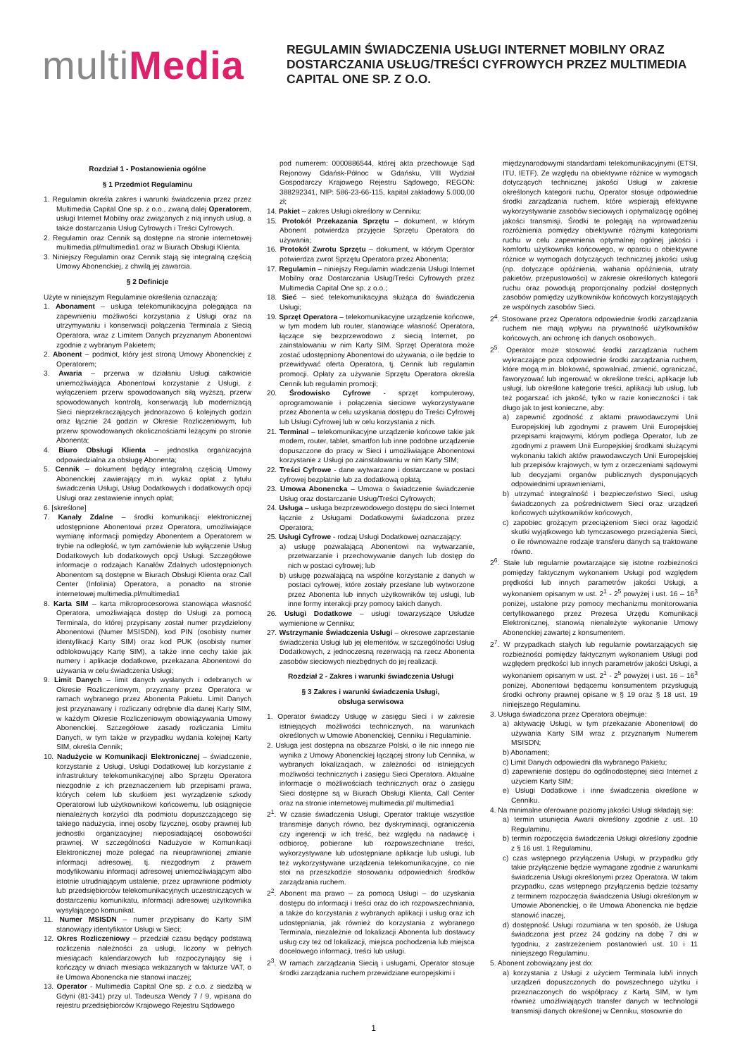multiMedia
REGULAMIN ŚWIADCZENIA USŁUGI INTERNET MOBILNY ORAZ DOSTARCZANIA USŁUG/TREŚCI CYFROWYCH PRZEZ MULTIMEDIA CAPITAL ONE SP. Z O.O.
Rozdział 1 - Postanowienia ogólne
§ 1 Przedmiot Regulaminu
1. Regulamin określa zakres i warunki świadczenia przez przez Multimedia Capital One sp. z o.o., zwaną dalej Operatorem, usługi Internet Mobilny oraz związanych z nią innych usług, a także dostarczania Usług Cyfrowych i Treści Cyfrowych.
2. Regulamin oraz Cennik są dostępne na stronie internetowej multimedia.pl/multimedia1 oraz w Biurach Obsługi Klienta.
3. Niniejszy Regulamin oraz Cennik stają się integralną częścią Umowy Abonenckiej, z chwilą jej zawarcia.
§ 2 Definicje
Użyte w niniejszym Regulaminie określenia oznaczają:
1. Abonament – usługa telekomunikacyjna polegająca na zapewnieniu możliwości korzystania z Usługi oraz na utrzymywaniu i konserwacji połączenia Terminala z Siecią Operatora, wraz z Limitem Danych przyznanym Abonentowi zgodnie z wybranym Pakietem;
2. Abonent – podmiot, który jest stroną Umowy Abonenckiej z Operatorem;
3. Awaria – przerwa w działaniu Usługi całkowicie uniemożliwiająca Abonentowi korzystanie z Usługi, z wyłączeniem przerw spowodowanych siłą wyższą, przerw spowodowanych kontrolą, konserwacją lub modernizacją Sieci nieprzekraczających jednorazowo 6 kolejnych godzin oraz łącznie 24 godzin w Okresie Rozliczeniowym, lub przerw spowodowanych okolicznościami leżącymi po stronie Abonenta;
4. Biuro Obsługi Klienta – jednostka organizacyjna odpowiedzialna za obsługę Abonenta;
5. Cennik – dokument będący integralną częścią Umowy Abonenckiej zawierający m.in. wykaz opłat z tytułu świadczenia Usługi, Usług Dodatkowych i dodatkowych opcji Usługi oraz zestawienie innych opłat;
6. [skreślone]
7. Kanały Zdalne – środki komunikacji elektronicznej udostępnione Abonentowi przez Operatora, umożliwiające wymianę informacji pomiędzy Abonentem a Operatorem w trybie na odległość, w tym zamówienie lub wyłączenie Usług Dodatkowych lub dodatkowych opcji Usługi. Szczegółowe informacje o rodzajach Kanałów Zdalnych udostępnionych Abonentom są dostępne w Biurach Obsługi Klienta oraz Call Center (Infolinia) Operatora, a ponadto na stronie internetowej multimedia.pl/multimedia1
8. Karta SIM – karta mikroprocesorowa stanowiąca własność Operatora, umożliwiająca dostęp do Usługi za pomocą Terminala, do której przypisany został numer przydzielony Abonentowi (Numer MSISDN), kod PIN (osobisty numer identyfikacji Karty SIM) oraz kod PUK (osobisty numer odblokowujący Kartę SIM), a także inne cechy takie jak numery i aplikacje dodatkowe, przekazana Abonentowi do używania w celu świadczenia Usługi;
9. Limit Danych – limit danych wysłanych i odebranych w Okresie Rozliczeniowym, przyznany przez Operatora w ramach wybranego przez Abonenta Pakietu. Limit Danych jest przyznawany i rozliczany odrębnie dla danej Karty SIM, w każdym Okresie Rozliczeniowym obowiązywania Umowy Abonenckiej. Szczegółowe zasady rozliczania Limitu Danych, w tym także w przypadku wydania kolejnej Karty SIM, określa Cennik;
10. Nadużycie w Komunikacji Elektronicznej – świadczenie, korzystanie z Usługi, Usługi Dodatkowej lub korzystanie z infrastruktury telekomunikacyjnej albo Sprzętu Operatora niezgodnie z ich przeznaczeniem lub przepisami prawa, których celem lub skutkiem jest wyrządzenie szkody Operatorowi lub użytkownikowi końcowemu, lub osiągnięcie nienależnych korzyści dla podmiotu dopuszczającego się takiego nadużycia, innej osoby fizycznej, osoby prawnej lub jednostki organizacyjnej nieposiadającej osobowości prawnej. W szczególności Nadużycie w Komunikacji Elektronicznej może polegać na nieuprawnionej zmianie informacji adresowej, tj. niezgodnym z prawem modyfikowaniu informacji adresowej uniemożliwiającym albo istotnie utrudniającym ustalenie, przez uprawnione podmioty lub przedsiębiorców telekomunikacyjnych uczestniczących w dostarczeniu komunikatu, informacji adresowej użytkownika wysyłającego komunikat.
11. Numer MSISDN – numer przypisany do Karty SIM stanowiący identyfikator Usługi w Sieci;
12. Okres Rozliczeniowy – przedział czasu będący podstawą rozliczenia należności za usługi, liczony w pełnych miesiącach kalendarzowych lub rozpoczynający się i kończący w dniach miesiąca wskazanych w fakturze VAT, o ile Umowa Abonencka nie stanowi inaczej;
13. Operator - Multimedia Capital One sp. z o.o. z siedzibą w Gdyni (81-341) przy ul. Tadeusza Wendy 7 / 9, wpisana do rejestru przedsiębiorców Krajowego Rejestru Sądowego
pod numerem: 0000886544, której akta przechowuje Sąd Rejonowy Gdańsk-Północ w Gdańsku, VIII Wydział Gospodarczy Krajowego Rejestru Sądowego, REGON: 388292341, NIP: 586-23-66-115, kapitał zakładowy 5.000,00 zł;
14. Pakiet – zakres Usługi określony w Cenniku;
15. Protokół Przekazania Sprzętu – dokument, w którym Abonent potwierdza przyjęcie Sprzętu Operatora do używania;
16. Protokół Zwrotu Sprzętu – dokument, w którym Operator potwierdza zwrot Sprzętu Operatora przez Abonenta;
17. Regulamin – niniejszy Regulamin wiadczenia Usługi Internet Mobilny oraz Dostarczania Usług/Treści Cyfrowych przez Multimedia Capital One sp. z o.o.;
18. Sieć – sieć telekomunikacyjna służąca do świadczenia Usługi;
19. Sprzęt Operatora – telekomunikacyjne urządzenie końcowe, w tym modem lub router, stanowiące własność Operatora, łączące się bezprzewodowo z siecią Internet, po zainstalowaniu w nim Karty SIM. Sprzęt Operatora może zostać udostępniony Abonentowi do używania, o ile będzie to przewidywać oferta Operatora, tj. Cennik lub regulamin promocji. Opłaty za używanie Sprzętu Operatora określa Cennik lub regulamin promocji;
20. Środowisko Cyfrowe - sprzęt komputerowy, oprogramowanie i połączenia sieciowe wykorzystywane przez Abonenta w celu uzyskania dostępu do Treści Cyfrowej lub Usługi Cyfrowej lub w celu korzystania z nich.
21. Terminal – telekomunikacyjne urządzenie końcowe takie jak modem, router, tablet, smartfon lub inne podobne urządzenie dopuszczone do pracy w Sieci i umożliwiające Abonentowi korzystanie z Usługi po zainstalowaniu w nim Karty SIM;
22. Treści Cyfrowe - dane wytwarzane i dostarczane w postaci cyfrowej bezpłatnie lub za dodatkową opłatą.
23. Umowa Abonencka – Umowa o świadczenie świadczenie Usług oraz dostarczanie Usług/Treści Cyfrowych;
24. Usługa – usługa bezprzewodowego dostępu do sieci Internet łącznie z Usługami Dodatkowymi świadczona przez Operatora;
25. Usługi Cyfrowe - rodzaj Usługi Dodatkowej oznaczający:
a) usługę pozwalającą Abonentowi na wytwarzanie, przetwarzanie i przechowywanie danych lub dostęp do nich w postaci cyfrowej; lub
b) usługę pozwalającą na wspólne korzystanie z danych w postaci cyfrowej, które zostały przesłane lub wytworzone przez Abonenta lub innych użytkowników tej usługi, lub inne formy interakcji przy pomocy takich danych.
26. Usługi Dodatkowe – usługi towarzyszące Usłudze wymienione w Cenniku;
27. Wstrzymanie Świadczenia Usługi – okresowe zaprzestanie świadczenia Usługi lub jej elementów, w szczególności Usług Dodatkowych, z jednoczesną rezerwacją na rzecz Abonenta zasobów sieciowych niezbędnych do jej realizacji.
Rozdział 2 - Zakres i warunki świadczenia Usługi
§ 3 Zakres i warunki świadczenia Usługi,
obsługa serwisowa
1. Operator świadczy Usługę w zasięgu Sieci i w zakresie istniejących możliwości technicznych, na warunkach określonych w Umowie Abonenckiej, Cenniku i Regulaminie.
2. Usługa jest dostępna na obszarze Polski, o ile nic innego nie wynika z Umowy Abonenckiej łączącej strony lub Cennika, w wybranych lokalizacjach, w zależności od istniejących możliwości technicznych i zasięgu Sieci Operatora. Aktualne informacje o możliwościach technicznych oraz o zasięgu Sieci dostępne są w Biurach Obsługi Klienta, Call Center oraz na stronie internetowej multimedia.pl/ multimedia1
2<sup>1</sup>. W czasie świadczenia Usługi, Operator traktuje wszystkie transmisje danych równo, bez dyskryminacji, ograniczenia czy ingerencji w ich treść, bez względu na nadawcę i odbiorcę, pobierane lub rozpowszechniane treści, wykorzystywane lub udostępniane aplikacje lub usługi, lub też wykorzystywane urządzenia telekomunikacyjne, co nie stoi na przeszkodzie stosowaniu odpowiednich środków zarządzania ruchem.
2<sup>2</sup>. Abonent ma prawo – za pomocą Usługi – do uzyskania dostępu do informacji i treści oraz do ich rozpowszechniania, a także do korzystania z wybranych aplikacji i usług oraz ich udostępniania, jak również do korzystania z wybranego Terminala, niezależnie od lokalizacji Abonenta lub dostawcy usług czy też od lokalizacji, miejsca pochodzenia lub miejsca docelowego informacji, treści lub usługi.
2<sup>3</sup>. W ramach zarządzania Siecią i usługami, Operator stosuje środki zarządzania ruchem przewidziane europejskimi i
międzynarodowymi standardami telekomunikacyjnymi (ETSI, ITU, IETF). Ze względu na obiektywne różnice w wymogach dotyczących technicznej jakości Usługi w zakresie określonych kategorii ruchu, Operator stosuje odpowiednie środki zarządzania ruchem, które wspierają efektywne wykorzystywanie zasobów sieciowych i optymalizację ogólnej jakości transmisji. Środki te polegają na wprowadzeniu rozróżnienia pomiędzy obiektywnie różnymi kategoriami ruchu w celu zapewnienia optymalnej ogólnej jakości i komfortu użytkownika końcowego, w oparciu o obiektywne różnice w wymogach dotyczących technicznej jakości usług (np. dotyczące opóźnienia, wahania opóźnienia, utraty pakietów, przepustowości) w zakresie określonych kategorii ruchu oraz powodują proporcjonalny podział dostępnych zasobów pomiędzy użytkowników końcowych korzystających ze wspólnych zasobów Sieci.
2<sup>4</sup>. Stosowane przez Operatora odpowiednie środki zarządzania ruchem nie mają wpływu na prywatność użytkowników końcowych, ani ochronę ich danych osobowych.
2<sup>5</sup>. Operator może stosować środki zarządzania ruchem wykraczające poza odpowiednie środki zarządzania ruchem, które mogą m.in. blokować, spowalniać, zmienić, ograniczać, faworyzować lub ingerować w określone treści, aplikacje lub usługi, lub określone kategorie treści, aplikacji lub usług, lub też pogarszać ich jakość, tylko w razie konieczności i tak długo jak to jest konieczne, aby:
a) zapewnić zgodność z aktami prawodawczymi Unii Europejskiej lub zgodnymi z prawem Unii Europejskiej przepisami krajowymi, którym podlega Operator, lub ze zgodnymi z prawem Unii Europejskiej środkami służącymi wykonaniu takich aktów prawodawczych Unii Europejskiej lub przepisów krajowych, w tym z orzeczeniami sądowymi lub decyzjami organów publicznych dysponujących odpowiednimi uprawnieniami,
b) utrzymać integralność i bezpieczeństwo Sieci, usług świadczonych za pośrednictwem Sieci oraz urządzeń końcowych użytkowników końcowych,
c) zapobiec grożącym przeciążeniom Sieci oraz łagodzić skutki wyjątkowego lub tymczasowego przeciążenia Sieci, o ile równoważne rodzaje transferu danych są traktowane równo.
2<sup>6</sup>. Stałe lub regularnie powtarzające się istotne rozbieżności pomiędzy faktycznym wykonaniem Usługi pod względem prędkości lub innych parametrów jakości Usługi, a wykonaniem opisanym w ust. 2<sup>1</sup> - 2<sup>5</sup> powyżej i ust. 16 – 16<sup>3</sup> poniżej, ustalone przy pomocy mechanizmu monitorowania certyfikowanego przez Prezesa Urzędu Komunikacji Elektronicznej, stanowią nienależyte wykonanie Umowy Abonenckiej zawartej z konsumentem.
2<sup>7</sup>. W przypadkach stałych lub regularnie powtarzających się rozbieżności pomiędzy faktycznym wykonaniem Usługi pod względem prędkości lub innych parametrów jakości Usługi, a wykonaniem opisanym w ust. 2<sup>1</sup> - 2<sup>5</sup> powyżej i ust. 16 – 16<sup>3</sup> poniżej, Abonentowi będącemu konsumentem przysługują środki ochrony prawnej opisane w § 19 oraz § 18 ust. 19 niniejszego Regulaminu.
3. Usługa świadczona przez Operatora obejmuje:
a) aktywację Usługi, w tym przekazanie Abonentowi| do używania Karty SIM wraz z przyznanym Numerem MSISDN;
b) Abonament;
c) Limit Danych odpowiedni dla wybranego Pakietu;
d) zapewnienie dostępu do ogólnodostępnej sieci Internet z użyciem Karty SIM;
e) Usługi Dodatkowe i inne świadczenia określone w Cenniku.
4. Na minimalne oferowane poziomy jakości Usługi składają się:
a) termin usunięcia Awarii określony zgodnie z ust. 10 Regulaminu,
b) termin rozpoczęcia świadczenia Usługi określony zgodnie z § 16 ust. 1 Regulaminu,
c) czas wstępnego przyłączenia Usługi, w przypadku gdy takie przyłączenie będzie wymagane zgodnie z warunkami świadczenia Usługi określonymi przez Operatora. W takim przypadku, czas wstępnego przyłączenia będzie tożsamy z terminem rozpoczęcia świadczenia Usługi określonym w Umowie Abonenckiej, o ile Umowa Abonencka nie będzie stanowić inaczej,
d) dostępność Usługi rozumiana w ten sposób, że Usługa świadczona jest przez 24 godziny na dobę 7 dni w tygodniu, z zastrzeżeniem postanowień ust. 10 i 11 niniejszego Regulaminu.
5. Abonent zobowiązany jest do:
a) korzystania z Usługi z użyciem Terminala lub/i innych urządzeń dopuszczonych do powszechnego użytku i przeznaczonych do współpracy z Kartą SIM, w tym również umożliwiających transfer danych w technologii transmisji danych określonej w Cenniku, stosownie do
1